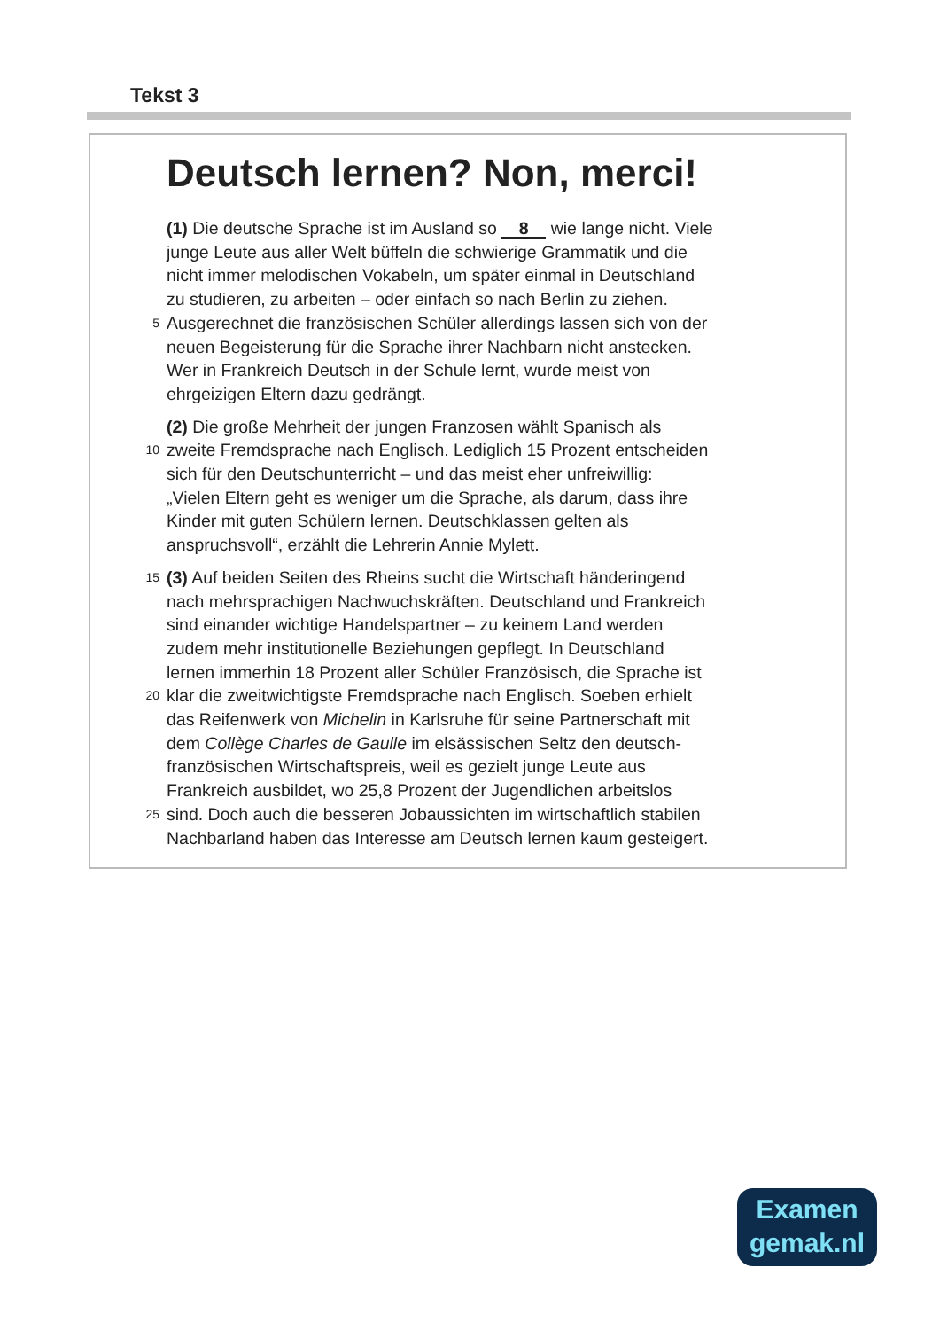Tekst 3
Deutsch lernen? Non, merci!
(1) Die deutsche Sprache ist im Ausland so 8 wie lange nicht. Viele
junge Leute aus aller Welt büffeln die schwierige Grammatik und die
nicht immer melodischen Vokabeln, um später einmal in Deutschland
zu studieren, zu arbeiten – oder einfach so nach Berlin zu ziehen.
5 Ausgerechnet die französischen Schüler allerdings lassen sich von der
neuen Begeisterung für die Sprache ihrer Nachbarn nicht anstecken.
Wer in Frankreich Deutsch in der Schule lernt, wurde meist von
ehrgeizigen Eltern dazu gedrängt.
(2) Die große Mehrheit der jungen Franzosen wählt Spanisch als
10 zweite Fremdsprache nach Englisch. Lediglich 15 Prozent entscheiden
sich für den Deutschunterricht – und das meist eher unfreiwillig:
„Vielen Eltern geht es weniger um die Sprache, als darum, dass ihre
Kinder mit guten Schülern lernen. Deutschklassen gelten als
anspruchsvoll“, erzählt die Lehrerin Annie Mylett.
15 (3) Auf beiden Seiten des Rheins sucht die Wirtschaft händeringend
nach mehrsprachigen Nachwuchskräften. Deutschland und Frankreich
sind einander wichtige Handelspartner – zu keinem Land werden
zudem mehr institutionelle Beziehungen gepflegt. In Deutschland
lernen immerhin 18 Prozent aller Schüler Französisch, die Sprache ist
20 klar die zweitwichtigste Fremdsprache nach Englisch. Soeben erhielt
das Reifenwerk von Michelin in Karlsruhe für seine Partnerschaft mit
dem Collège Charles de Gaulle im elsässischen Seltz den deutsch-
französischen Wirtschaftspreis, weil es gezielt junge Leute aus
Frankreich ausbildet, wo 25,8 Prozent der Jugendlichen arbeitslos
25 sind. Doch auch die besseren Jobaussichten im wirtschaftlich stabilen
Nachbarland haben das Interesse am Deutsch lernen kaum gesteigert.
Examen
gemak.nl